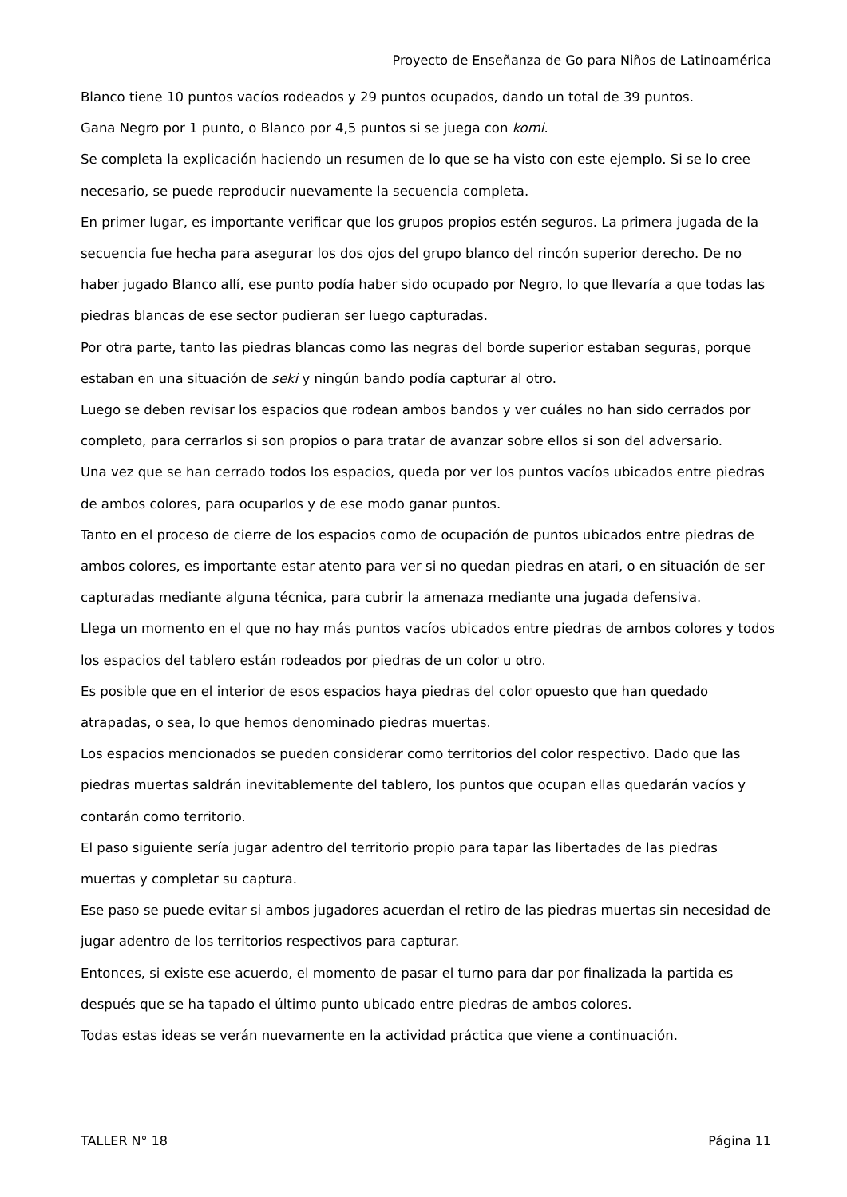Proyecto de Enseñanza de Go para Niños de Latinoamérica
Blanco tiene 10 puntos vacíos rodeados y 29 puntos ocupados, dando un total de 39 puntos.
Gana Negro por 1 punto, o Blanco por 4,5 puntos si se juega con komi.
Se completa la explicación haciendo un resumen de lo que se ha visto con este ejemplo. Si se lo cree necesario, se puede reproducir nuevamente la secuencia completa.
En primer lugar, es importante verificar que los grupos propios estén seguros. La primera jugada de la secuencia fue hecha para asegurar los dos ojos del grupo blanco del rincón superior derecho. De no haber jugado Blanco allí, ese punto podía haber sido ocupado por Negro, lo que llevaría a que todas las piedras blancas de ese sector pudieran ser luego capturadas.
Por otra parte, tanto las piedras blancas como las negras del borde superior estaban seguras, porque estaban en una situación de seki y ningún bando podía capturar al otro.
Luego se deben revisar los espacios que rodean ambos bandos y ver cuáles no han sido cerrados por completo, para cerrarlos si son propios o para tratar de avanzar sobre ellos si son del adversario.
Una vez que se han cerrado todos los espacios, queda por ver los puntos vacíos ubicados entre piedras de ambos colores, para ocuparlos y de ese modo ganar puntos.
Tanto en el proceso de cierre de los espacios como de ocupación de puntos ubicados entre piedras de ambos colores, es importante estar atento para ver si no quedan piedras en atari, o en situación de ser capturadas mediante alguna técnica, para cubrir la amenaza mediante una jugada defensiva.
Llega un momento en el que no hay más puntos vacíos ubicados entre piedras de ambos colores y todos los espacios del tablero están rodeados por piedras de un color u otro.
Es posible que en el interior de esos espacios haya piedras del color opuesto que han quedado atrapadas, o sea, lo que hemos denominado piedras muertas.
Los espacios mencionados se pueden considerar como territorios del color respectivo. Dado que las piedras muertas saldrán inevitablemente del tablero, los puntos que ocupan ellas quedarán vacíos y contarán como territorio.
El paso siguiente sería jugar adentro del territorio propio para tapar las libertades de las piedras muertas y completar su captura.
Ese paso se puede evitar si ambos jugadores acuerdan el retiro de las piedras muertas sin necesidad de jugar adentro de los territorios respectivos para capturar.
Entonces, si existe ese acuerdo, el momento de pasar el turno para dar por finalizada la partida es después que se ha tapado el último punto ubicado entre piedras de ambos colores.
Todas estas ideas se verán nuevamente en la actividad práctica que viene a continuación.
TALLER N° 18 Página 11